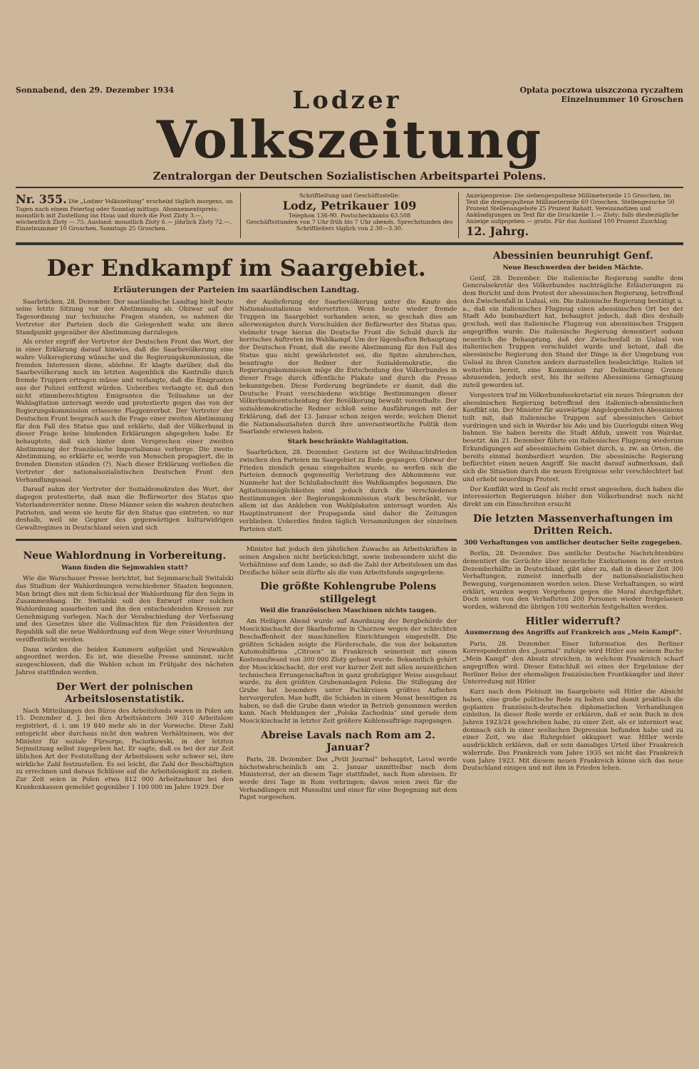Sonnabend, den 29. Dezember 1934
Lodzer
Opłata pocztowa uiszczona ryczałtem
Einzelnummer 10 Groschen
Volkszeitung
Zentralorgan der Deutschen Sozialistischen Arbeitspartei Polens.
Nr. 355. Die „Lodzer Volkszeitung“ erscheint täglich morgens, an Tagen nach einem Feiertag oder Sonntag mittags. Abonnementspreis: monatlich mit Zustellung ins Haus und durch die Post Zloty 3.—, wöchentlich Zloty —.75; Ausland: monatlich Zloty 6.— jährlich Zloty 72.—. Einzelnummer 10 Groschen, Sonntags 25 Groschen.
Schriftleitung und Geschäftsstelle:
Lodz, Petrikauer 109
Telephon 136-90. Postscheckkonto 63.508
Geschäftsstunden von 7 Uhr früh bis 7 Uhr abends. Sprechstunden des Schriftleiters täglich von 2.30—3.30.
Anzeigenpreise: Die siebengespaltene Millimeterzeile 15 Groschen, im Text die dreigespaltene Millimeterzeile 60 Groschen. Stellengesuche 50 Prozent Stellenangebote 25 Prozent Rabatt. Vereinsnotizen und Ankündigungen im Text für die Druckzeile 1.— Zloty; falls diesbezügliche Anzeige aufgegeben — gratis. Für das Ausland 100 Prozent Zuschlag. 12. Jahrg.
Der Endkampf im Saargebiet.
Erläuterungen der Parteien im saarländischen Landtag.
Saarbrücken, 28. Dezember. Der saarländische Landtag hielt heute seine letzte Sitzung vor der Abstimmung ab. Obzwar auf der Tagesordnung nur technische Fragen standen, so nahmen die Vertreter der Parteien doch die Gelegenheit wahr, um ihren Standpunkt gegenüber der Abstimmung darzulegen.
Als erster ergriff der Vertreter der Deutschen Front das Wort, der in einer Erklärung darauf hinwies, daß die Saarbevölkerung eine wahre Volksregierung wünsche und die Regierungskommission, die fremden Interessen diene, ablehne. Er klagte darüber, daß die Saarbevölkerung noch im letzten Augenblick die Kontrolle durch fremde Truppen ertragen müsse und verlangte, daß die Emigranten aus der Polizei entfernt würden. Ueberdies verlangte er, daß den nicht stimmberechtigten Emigranten die Teilnahme an der Wahlagitation untersagt werde und protestierte gegen das von der Regierungskommission erlassene Flaggenverbot. Der Vertreter der Deutschen Front besprach auch die Frage einer zweiten Abstimmung für den Fall des Status quo und erklärte, daß der Völkerbund in dieser Frage keine bindenden Erklärungen abgegeben habe. Er behauptete, daß sich hinter dem Versprechen einer zweiten Abstimmung der französische Imperialismus verberge. Die zweite Abstimmung, so erklärte er, werde von Menschen propagiert, die in fremden Diensten ständen (?). Nach dieser Erklärung verließen die Vertreter der nationalsozialistischen Deutschen Front den Verhandlungssaal.
Darauf nahm der Vertreter der Sozialdemokraten das Wort, der dagegen protestierte, daß man die Befürworter des Status quo Vaterlandsverräter nenne. Diese Männer seien die wahren deutschen Patrioten, und wenn sie heute für den Status quo eintreten, so nur deshalb, weil sie Gegner des gegenwärtigen kulturwidrigen Gewaltregimes in Deutschland seien und sich
der Auslieferung der Saarbevölkerung unter die Knute des Nationalsozialismus widersetzten. Wenn heute wieder fremde Truppen im Saargebiet vorhanden seien, so geschah dies am allerwenigsten durch Verschulden der Befürworter des Status quo; vielmehr trage hieran die Deutsche Front die Schuld durch ihr herrisches Auftreten im Wahlkampf. Um der lügenhaften Behauptung der Deutschen Front, daß die zweite Abstimmung für den Fall des Status quo nicht gewährleistet sei, die Spitze abzubrechen, beantragte der Redner der Sozialdemokratie, die Regierungskommission möge die Entscheidung des Völkerbundes in dieser Frage durch öffentliche Plakate und durch die Presse bekanntgeben. Diese Forderung begründete er damit, daß die Deutsche Front verschiedene wichtige Bestimmungen dieser Völkerbundsentscheidung der Bevölkerung bewußt vorenthalte. Der sozialdemokratische Redner schloß seine Ausführungen mit der Erklärung, daß der 13. Januar schon zeigen werde, welchen Dienst die Nationalsozialisten durch ihre unverantwortliche Politik dem Saarlande erwiesen haben.
Stark beschränkte Wahlagitation.
Saarbrücken, 28. Dezember. Gestern ist der Weihnachtsfrieden zwischen den Parteien im Saargebiet zu Ende gegangen. Obzwar der Frieden ziemlich genau eingehalten wurde, so werfen sich die Parteien dennoch gegenseitig Verletzung des Abkommens vor. Nunmehr hat der Schlußabschnitt des Wahlkampfes begonnen. Die Agitationsmöglichkeiten sind jedoch durch die verschiedenen Bestimmungen der Regierungskommission stark beschränkt, vor allem ist das Ankleben von Wahlplakaten untersagt worden. Als Hauptinstrument der Propaganda sind daher die Zeitungen verblieben. Ueberdies finden täglich Versammlungen der einzelnen Parteien statt.
Neue Wahlordnung in Vorbereitung.
Wann finden die Sejmwahlen statt?
Wie die Warschauer Presse berichtet, hat Sejmmarschall Switalski das Studium der Wahlordnungen verschiedener Staaten begonnen. Man bringt dies mit dem Schicksal der Wahlordnung für den Sejm in Zusammenhang. Dr. Switalski soll den Entwurf einer solchen Wahlordnung ausarbeiten und ihn den entscheidenden Kreisen zur Genehmigung vorlegen. Nach der Verabschiedung der Verfassung und des Gesetzes über die Vollmachten für den Präsidenten der Republik soll die neue Wahlordnung auf dem Wege einer Verordnung veröffentlicht werden.
Dann würden die beiden Kammern aufgelöst und Neuwahlen angeordnet werden. Es ist, wie dieselbe Presse annimmt, nicht ausgeschlossen, daß die Wahlen schon im Frühjahr des nächsten Jahres stattfinden werden.
Der Wert der polnischen Arbeitslosenstatistik.
Nach Mitteilungen des Büros des Arbeitsfonds waren in Polen am 15. Dezember d. J. bei den Arbeitsämtern 369 310 Arbeitslose registriert, d. i. um 19 840 mehr als in der Vorwoche. Diese Zahl entspricht aber durchaus nicht den wahren Verhältnissen, wie der Minister für soziale Fürsorge, Paciorkowski, in der letzten Sejmsitzung selbst zugegeben hat. Er sagte, daß es bei der zur Zeit üblichen Art der Feststellung der Arbeitslosen sehr schwer sei, ihre wirkliche Zahl festzustellen. Es sei leicht, die Zahl der Beschäftigten zu errechnen und daraus Schlüsse auf die Arbeitslosigkeit zu ziehen. Zur Zeit seien in Polen etwa 812 000 Arbeitnehmer bei den Krankenkassen gemeldet gegenüber 1 100 000 im Jahre 1929. Der
Minister hat jedoch den jährlichen Zuwachs an Arbeitskräften in seinen Angaben nicht berücksichtigt, sowie insbesondere nicht die Verhältnisse auf dem Lande, so daß die Zahl der Arbeitslosen um das Dreifache höher sein dürfte als die vom Arbeitsfonds angegebene.
Die größte Kohlengrube Polens stillgelegt
Weil die französischen Maschinen nichts taugen.
Am Heiligen Abend wurde auf Anordnung der Bergbehörde der Moscickischacht der Skarboferme in Chorzow wegen der schlechten Beschaffenheit der maschinellen Einrichtungen eingestellt. Die größten Schäden zeigte die Förderschale, die von der bekannten Automobilfirma „Citroen“ in Frankreich seinerzeit mit einem Kostenaufwand von 300 000 Zloty gebaut wurde. Bekanntlich gehört der Moscickischacht, der erst vor kurzer Zeit mit allen neuzeitlichen technischen Errungenschaften in ganz großzügiger Weise ausgebaut wurde, zu den größten Grubenanlagen Polens. Die Stillegung der Grube hat besonders unter Fachkreisen größtes Aufsehen hervorgerufen. Man hofft, die Schäden in einem Monat beseitigen zu haben, so daß die Grube dann wieder in Betrieb genommen werden kann. Nach Meldungen der „Polska Zachodnia“ sind gerade dem Moscickischacht in letzter Zeit größere Kohlenaufträge zugegangen.
Abreise Lavals nach Rom am 2. Januar?
Paris, 28. Dezember. Das „Petit Journal“ behauptet, Laval werde höchstwahrscheinlich am 2. Januar unmittelbar nach dem Ministerrat, der an diesem Tage stattfindet, nach Rom abreisen. Er werde drei Tage in Rom verbringen; davon seien zwei für die Verhandlungen mit Mussolini und einer für eine Begegnung mit dem Papst vorgesehen.
Abessinien beunruhigt Genf.
Neue Beschwerden der beiden Mächte.
Genf, 28. Dezember. Die italienische Regierung sandte dem Generalsekretär des Völkerbundes nachträgliche Erläuterungen zu dem Bericht und dem Protest der abessinischen Regierung, betreffend den Zwischenfall in Ualual, ein. Die italienische Regierung bestätigt u. a., daß ein italienisches Flugzeug einen abessinischen Ort bei der Stadt Ado bombardiert hat, behauptet jedoch, daß dies deshalb geschah, weil das italienische Flugzeug von abessinischen Truppen angegriffen wurde. Die italienische Regierung dementiert sodann neuerlich die Behauptung, daß der Zwischenfall in Ualual von italienischen Truppen verschuldet wurde und betont, daß die abessinische Regierung den Stand der Dinge in der Umgebung von Ualual zu ihren Gunsten anders darzustellen beabsichtige. Italien ist weiterhin bereit, eine Kommission zur Delimitierung Grenze abzusenden, jedoch erst, bis ihr seitens Abessiniens Genugtuung zuteil geworden ist.
Vorgestern traf im Völkerbundssekretariat ein neues Telegramm der abessinischen Regierung betreffend den italienisch-abessinischen Konflikt ein. Der Minister für auswärtige Angelegenheiten Abessiniens teilt mit, daß italienische Truppen auf abessinisches Gebiet vordringen und sich in Wairdar bis Ado und bis Guerlegubi einen Weg bahnen. Sie haben bereits die Stadt Afdub, unweit von Wairdar, besetzt. Am 21. Dezember führte ein italienisches Flugzeug wiederum Erkundigungen auf abessinischem Gebiet durch, u. zw. an Orten, die bereits einmal bombardiert wurden. Die abessinische Regierung befürchtet einen neuen Angriff. Sie macht darauf aufmerksam, daß sich die Situation durch die neuen Ereignisse sehr verschlechtert hat und erhebt neuerdings Protest.
Der Konflikt wird in Genf als recht ernst angesehen, doch haben die interessierten Regierungen bisher den Völkerbundrat noch nicht direkt um ein Einschreiten ersucht
Die letzten Massenverhaftungen im Dritten Reich.
300 Verhaftungen von amtlicher deutscher Seite zugegeben.
Berlin, 28. Dezember. Das amtliche Deutsche Nachrichtenbüro dementiert die Gerüchte über neuerliche Exekutionen in der ersten Dezemberhälfte in Deutschland, gibt aber zu, daß in dieser Zeit 300 Verhaftungen, zumeist innerhalb der nationalsozialistischen Bewegung, vorgenommen worden seien. Diese Verhaftungen, so wird erklärt, wurden wegen Vergehens gegen die Moral durchgeführt. Doch seien von den Verhafteten 200 Personen wieder freigelassen worden, während die übrigen 100 weiterhin festgehalten werden.
Hitler widerruft?
Ausmerzung des Angriffs auf Frankreich aus „Mein Kampf“.
Paris, 28. Dezember. Einer Information des Berliner Korrespondenten des „Journal“ zufolge wird Hitler aus seinem Buche „Mein Kampf“ den Absatz streichen, in welchem Frankreich scharf angegriffen wird. Dieser Entschluß sei eines der Ergebnisse der Berliner Reise der ehemaligen französischen Frontkämpfer und ihrer Unterredung mit Hitler.
Kurz nach dem Plebiszit im Saargebiete soll Hitler die Absicht haben, eine große politische Rede zu halten und damit praktisch die geplanten französisch-deutschen diplomatischen Verhandlungen einleiten. In dieser Rede werde er erklären, daß er sein Buch in den Jahren 1923/24 geschrieben habe, zu einer Zeit, als er interniert war, demnach sich in einer seelischen Depression befunden habe und zu einer Zeit, wo das Ruhrgebiet okkupiert war. Hitler werde ausdrücklich erklären, daß er sein damaliges Urteil über Frankreich widerrufe. Das Frankreich vom Jahre 1935 sei nicht das Frankreich vom Jahre 1923. Mit diesem neuen Frankreich könne sich das neue Deutschland einigen und mit ihm in Frieden leben.